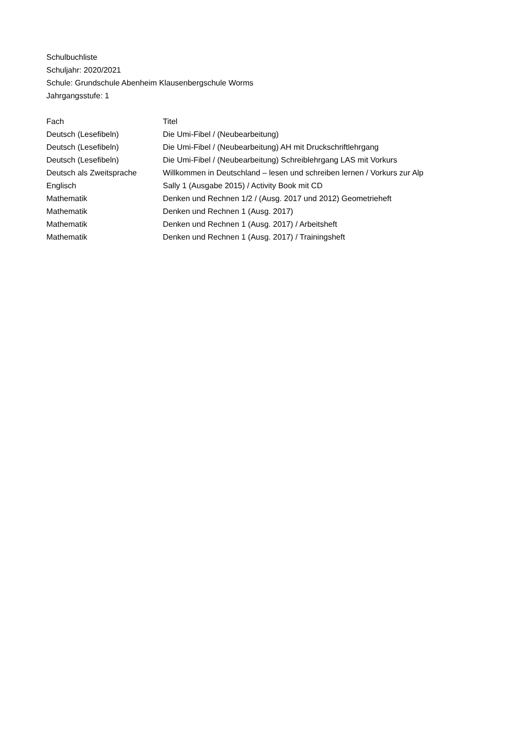Schulbuchliste
Schuljahr: 2020/2021
Schule: Grundschule Abenheim Klausenbergschule Worms
Jahrgangsstufe: 1
| Fach | Titel |
| --- | --- |
| Deutsch (Lesefibeln) | Die Umi-Fibel / (Neubearbeitung) |
| Deutsch (Lesefibeln) | Die Umi-Fibel / (Neubearbeitung) AH mit Druckschriftlehrgang |
| Deutsch (Lesefibeln) | Die Umi-Fibel / (Neubearbeitung) Schreiblehrgang LAS mit Vorkurs |
| Deutsch als Zweitsprache | Willkommen in Deutschland – lesen und schreiben lernen / Vorkurs zur Alp |
| Englisch | Sally 1 (Ausgabe 2015) / Activity Book mit CD |
| Mathematik | Denken und Rechnen 1/2 / (Ausg. 2017 und 2012) Geometrieheft |
| Mathematik | Denken und Rechnen 1 (Ausg. 2017) |
| Mathematik | Denken und Rechnen 1 (Ausg. 2017) / Arbeitsheft |
| Mathematik | Denken und Rechnen 1 (Ausg. 2017) / Trainingsheft |